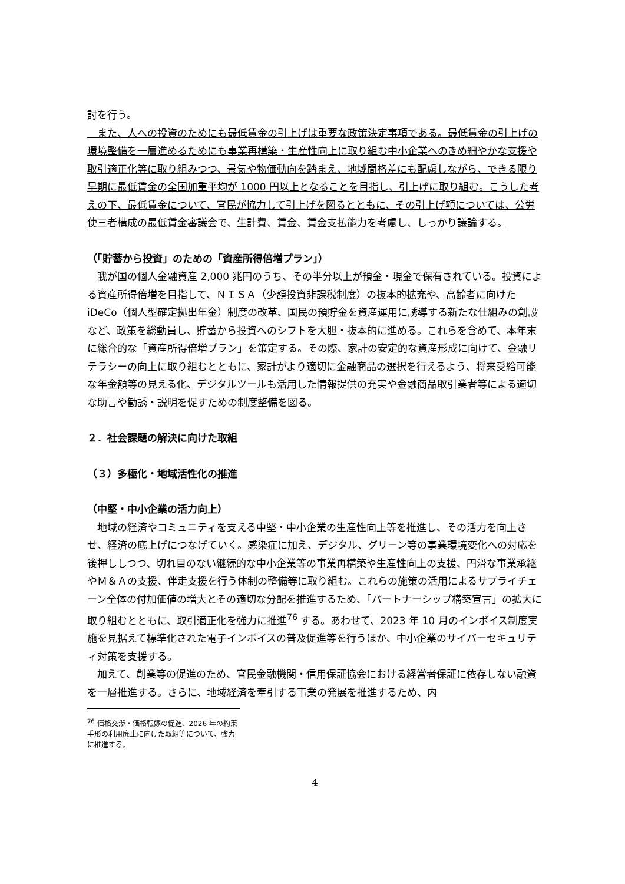討を行う。
　また、人への投資のためにも最低賃金の引上げは重要な政策決定事項である。最低賃金の引上げの環境整備を一層進めるためにも事業再構築・生産性向上に取り組む中小企業へのきめ細やかな支援や取引適正化等に取り組みつつ、景気や物価動向を踏まえ、地域間格差にも配慮しながら、できる限り早期に最低賃金の全国加重平均が 1000 円以上となることを目指し、引上げに取り組む。こうした考えの下、最低賃金について、官民が協力して引上げを図るとともに、その引上げ額については、公労使三者構成の最低賃金審議会で、生計費、賃金、賃金支払能力を考慮し、しっかり議論する。
（「貯蓄から投資」のための「資産所得倍増プラン」）
　我が国の個人金融資産 2,000 兆円のうち、その半分以上が預金・現金で保有されている。投資による資産所得倍増を目指して、ＮＩＳＡ（少額投資非課税制度）の抜本的拡充や、高齢者に向けた iDeCo（個人型確定拠出年金）制度の改革、国民の預貯金を資産運用に誘導する新たな仕組みの創設など、政策を総動員し、貯蓄から投資へのシフトを大胆・抜本的に進める。これらを含めて、本年末に総合的な「資産所得倍増プラン」を策定する。その際、家計の安定的な資産形成に向けて、金融リテラシーの向上に取り組むとともに、家計がより適切に金融商品の選択を行えるよう、将来受給可能な年金額等の見える化、デジタルツールも活用した情報提供の充実や金融商品取引業者等による適切な助言や勧誘・説明を促すための制度整備を図る。
２．社会課題の解決に向けた取組
（３）多極化・地域活性化の推進
（中堅・中小企業の活力向上）
　地域の経済やコミュニティを支える中堅・中小企業の生産性向上等を推進し、その活力を向上させ、経済の底上げにつなげていく。感染症に加え、デジタル、グリーン等の事業環境変化への対応を後押ししつつ、切れ目のない継続的な中小企業等の事業再構築や生産性向上の支援、円滑な事業承継やＭ＆Ａの支援、伴走支援を行う体制の整備等に取り組む。これらの施策の活用によるサプライチェーン全体の付加価値の増大とその適切な分配を推進するため、「パートナーシップ構築宣言」の拡大に取り組むとともに、取引適正化を強力に推進<sup>76</sup> する。あわせて、2023 年 10 月のインボイス制度実施を見据えて標準化された電子インボイスの普及促進等を行うほか、中小企業のサイバーセキュリティ対策を支援する。
　加えて、創業等の促進のため、官民金融機関・信用保証協会における経営者保証に依存しない融資を一層推進する。さらに、地域経済を牽引する事業の発展を推進するため、内
<sup>76</sup> 価格交渉・価格転嫁の促進、2026 年の約束手形の利用廃止に向けた取組等について、強力に推進する。
4